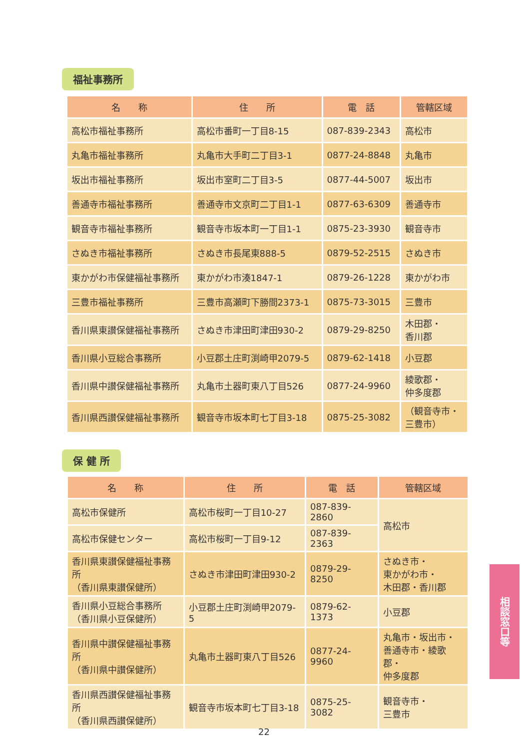福祉事務所
| 名 称 | 住 所 | 電 話 | 管轄区域 |
| --- | --- | --- | --- |
| 高松市福祉事務所 | 高松市番町一丁目8-15 | 087-839-2343 | 高松市 |
| 丸亀市福祉事務所 | 丸亀市大手町二丁目3-1 | 0877-24-8848 | 丸亀市 |
| 坂出市福祉事務所 | 坂出市室町二丁目3-5 | 0877-44-5007 | 坂出市 |
| 善通寺市福祉事務所 | 善通寺市文京町二丁目1-1 | 0877-63-6309 | 善通寺市 |
| 観音寺市福祉事務所 | 観音寺市坂本町一丁目1-1 | 0875-23-3930 | 観音寺市 |
| さぬき市福祉事務所 | さぬき市長尾東888-5 | 0879-52-2515 | さぬき市 |
| 東かがわ市保健福祉事務所 | 東かがわ市湊1847-1 | 0879-26-1228 | 東かがわ市 |
| 三豊市福祉事務所 | 三豊市高瀬町下勝間2373-1 | 0875-73-3015 | 三豊市 |
| 香川県東讃保健福祉事務所 | さぬき市津田町津田930-2 | 0879-29-8250 | 木田郡・ 香川郡 |
| 香川県小豆総合事務所 | 小豆郡土庄町渕崎甲2079-5 | 0879-62-1418 | 小豆郡 |
| 香川県中讃保健福祉事務所 | 丸亀市土器町東八丁目526 | 0877-24-9960 | 綾歌郡・ 仲多度郡 |
| 香川県西讃保健福祉事務所 | 観音寺市坂本町七丁目3-18 | 0875-25-3082 | （観音寺市・ 三豊市） |
保 健 所
| 名 称 | 住 所 | 電 話 | 管轄区域 |
| --- | --- | --- | --- |
| 高松市保健所 | 高松市桜町一丁目10-27 | 087-839-2860 | 高松市 |
| 高松市保健センター | 高松市桜町一丁目9-12 | 087-839-2363 | |
| 香川県東讃保健福祉事務所 （香川県東讃保健所） | さぬき市津田町津田930-2 | 0879-29-8250 | さぬき市・ 東かがわ市・ 木田郡・香川郡 |
| 香川県小豆総合事務所 （香川県小豆保健所） | 小豆郡土庄町渕崎甲2079-5 | 0879-62-1373 | 小豆郡 |
| 香川県中讃保健福祉事務所 （香川県中讃保健所） | 丸亀市土器町東八丁目526 | 0877-24-9960 | 丸亀市・坂出市・ 善通寺市・綾歌郡・ 仲多度郡 |
| 香川県西讃保健福祉事務所 （香川県西讃保健所） | 観音寺市坂本町七丁目3-18 | 0875-25-3082 | 観音寺市・ 三豊市 |
相談窓口等
22